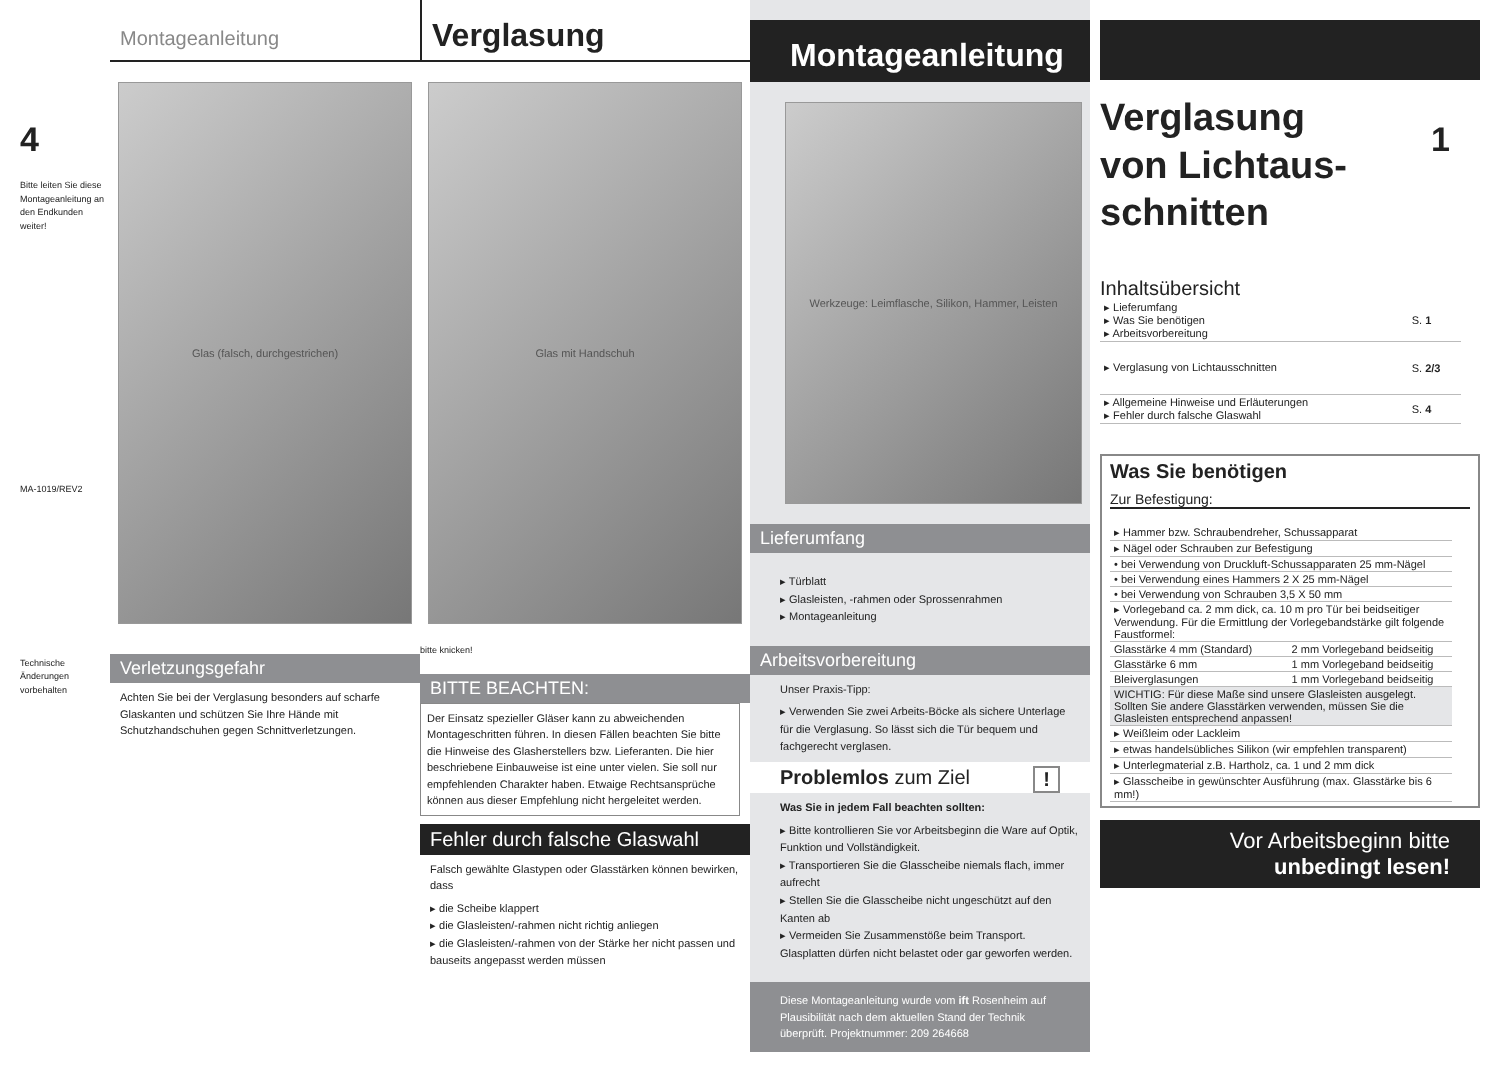4
Bitte leiten Sie diese Montageanleitung an den Endkunden weiter!
MA-1019/REV2
Technische Änderungen vorbehalten
Montageanleitung
Glas (falsch, durchgestrichen)
Verletzungsgefahr
Achten Sie bei der Verglasung besonders auf scharfe Glaskanten und schützen Sie Ihre Hände mit Schutzhandschuhen gegen Schnittverletzungen.
Verglasung
Glas mit Handschuh
bitte knicken!
BITTE BEACHTEN:
Der Einsatz spezieller Gläser kann zu abweichenden Montageschritten führen. In diesen Fällen beachten Sie bitte die Hinweise des Glasherstellers bzw. Lieferanten. Die hier beschriebene Einbauweise ist eine unter vielen. Sie soll nur empfehlenden Charakter haben. Etwaige Rechtsansprüche können aus dieser Empfehlung nicht hergeleitet werden.
Fehler durch falsche Glaswahl
Falsch gewählte Glastypen oder Glasstärken können bewirken, dass
▸ die Scheibe klappert
▸ die Glasleisten/-rahmen nicht richtig anliegen
▸ die Glasleisten/-rahmen von der Stärke her nicht passen und bauseits angepasst werden müssen
Montageanleitung
Werkzeuge: Leimflasche, Silikon, Hammer, Leisten
Lieferumfang
▸ Türblatt
▸ Glasleisten, -rahmen oder Sprossenrahmen
▸ Montageanleitung
Arbeitsvorbereitung
Unser Praxis-Tipp:
▸ Verwenden Sie zwei Arbeits-Böcke als sichere Unterlage für die Verglasung. So lässt sich die Tür bequem und fachgerecht verglasen.
Problemlos zum Ziel !
Was Sie in jedem Fall beachten sollten:
▸ Bitte kontrollieren Sie vor Arbeitsbeginn die Ware auf Optik, Funktion und Vollständigkeit.
▸ Transportieren Sie die Glasscheibe niemals flach, immer aufrecht
▸ Stellen Sie die Glasscheibe nicht ungeschützt auf den Kanten ab
▸ Vermeiden Sie Zusammenstöße beim Transport. Glasplatten dürfen nicht belastet oder gar geworfen werden.
Diese Montageanleitung wurde vom ift Rosenheim auf Plausibilität nach dem aktuellen Stand der Technik überprüft. Projektnummer: 209 264668
Verglasung
von Lichtaus-
schnitten
1
Inhaltsübersicht
| ▸ Lieferumfang ▸ Was Sie benötigen ▸ Arbeitsvorbereitung | S. 1 |
| ▸ Verglasung von Lichtausschnitten | S. 2/3 |
| ▸ Allgemeine Hinweise und Erläuterungen ▸ Fehler durch falsche Glaswahl | S. 4 |
Was Sie benötigen
Zur Befestigung:
| ▸ Hammer bzw. Schraubendreher, Schussapparat | |
| ▸ Nägel oder Schrauben zur Befestigung | |
| • bei Verwendung von Druckluft-Schussapparaten 25 mm-Nägel | |
| • bei Verwendung eines Hammers 2 X 25 mm-Nägel | |
| • bei Verwendung von Schrauben 3,5 X 50 mm | |
| ▸ Vorlegeband ca. 2 mm dick, ca. 10 m pro Tür bei beidseitiger Verwendung. Für die Ermittlung der Vorlegebandstärke gilt folgende Faustformel: | |
| Glasstärke 4 mm (Standard) | 2 mm Vorlegeband beidseitig |
| Glasstärke 6 mm | 1 mm Vorlegeband beidseitig |
| Bleiverglasungen | 1 mm Vorlegeband beidseitig |
| WICHTIG: Für diese Maße sind unsere Glasleisten ausgelegt. Sollten Sie andere Glasstärken verwenden, müssen Sie die Glasleisten entsprechend anpassen! | |
| ▸ Weißleim oder Lackleim | |
| ▸ etwas handelsübliches Silikon (wir empfehlen transparent) | |
| ▸ Unterlegmaterial z.B. Hartholz, ca. 1 und 2 mm dick | |
| ▸ Glasscheibe in gewünschter Ausführung (max. Glasstärke bis 6 mm!) | |
Vor Arbeitsbeginn bitte
unbedingt lesen!